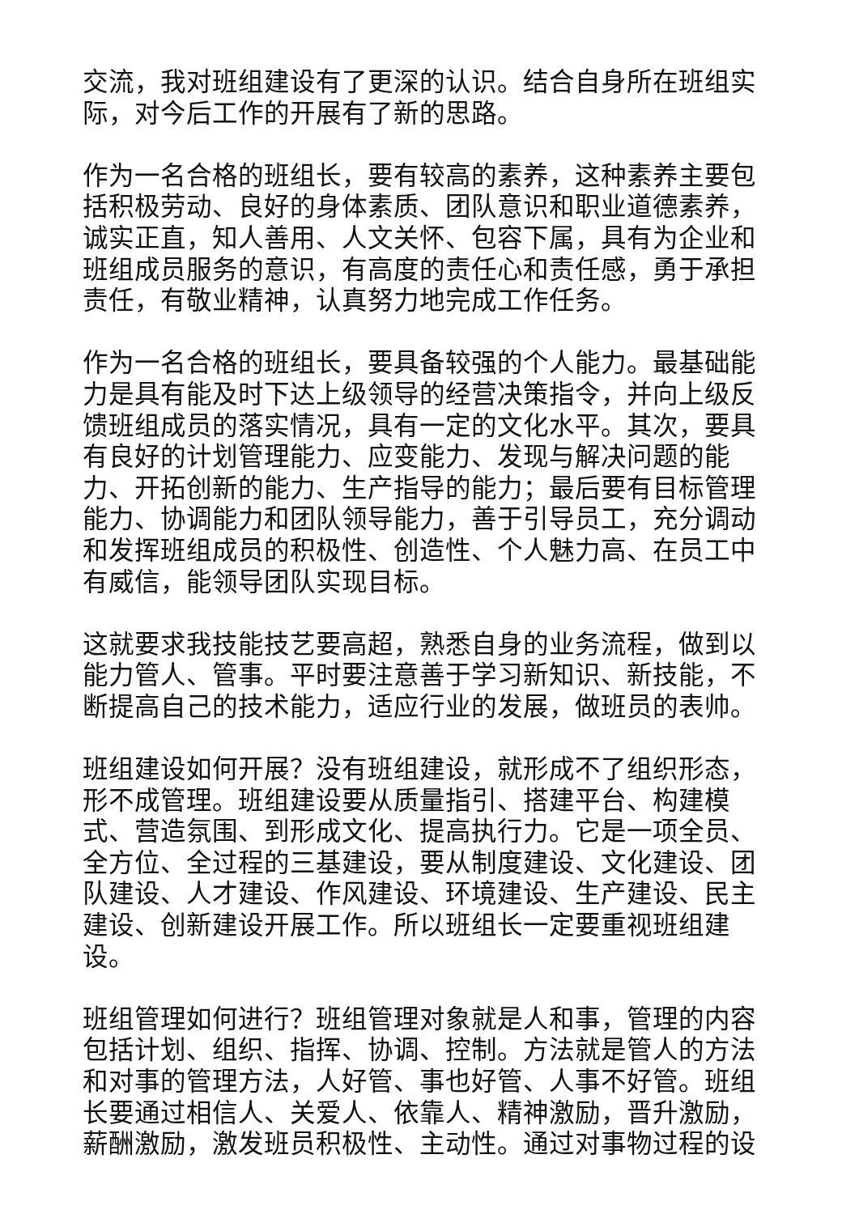交流，我对班组建设有了更深的认识。结合自身所在班组实际，对今后工作的开展有了新的思路。
作为一名合格的班组长，要有较高的素养，这种素养主要包括积极劳动、良好的身体素质、团队意识和职业道德素养，诚实正直，知人善用、人文关怀、包容下属，具有为企业和班组成员服务的意识，有高度的责任心和责任感，勇于承担责任，有敬业精神，认真努力地完成工作任务。
作为一名合格的班组长，要具备较强的个人能力。最基础能力是具有能及时下达上级领导的经营决策指令，并向上级反馈班组成员的落实情况，具有一定的文化水平。其次，要具有良好的计划管理能力、应变能力、发现与解决问题的能力、开拓创新的能力、生产指导的能力；最后要有目标管理能力、协调能力和团队领导能力，善于引导员工，充分调动和发挥班组成员的积极性、创造性、个人魅力高、在员工中有威信，能领导团队实现目标。
这就要求我技能技艺要高超，熟悉自身的业务流程，做到以能力管人、管事。平时要注意善于学习新知识、新技能，不断提高自己的技术能力，适应行业的发展，做班员的表帅。
班组建设如何开展？没有班组建设，就形成不了组织形态，形不成管理。班组建设要从质量指引、搭建平台、构建模式、营造氛围、到形成文化、提高执行力。它是一项全员、全方位、全过程的三基建设，要从制度建设、文化建设、团队建设、人才建设、作风建设、环境建设、生产建设、民主建设、创新建设开展工作。所以班组长一定要重视班组建设。
班组管理如何进行？班组管理对象就是人和事，管理的内容包括计划、组织、指挥、协调、控制。方法就是管人的方法和对事的管理方法，人好管、事也好管、人事不好管。班组长要通过相信人、关爱人、依靠人、精神激励，晋升激励，薪酬激励，激发班员积极性、主动性。通过对事物过程的设